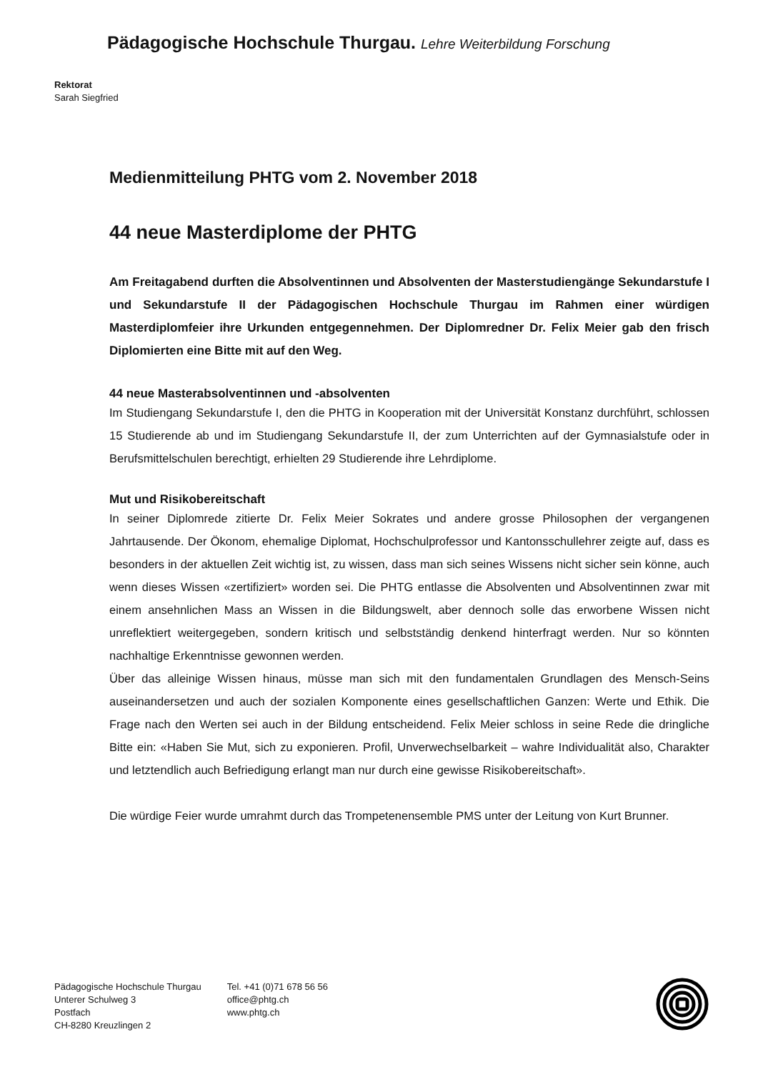Pädagogische Hochschule Thurgau. Lehre Weiterbildung Forschung
Rektorat
Sarah Siegfried
Medienmitteilung PHTG vom 2. November 2018
44 neue Masterdiplome der PHTG
Am Freitagabend durften die Absolventinnen und Absolventen der Masterstudiengänge Sekundarstufe I und Sekundarstufe II der Pädagogischen Hochschule Thurgau im Rahmen einer würdigen Masterdiplomfeier ihre Urkunden entgegennehmen. Der Diplomredner Dr. Felix Meier gab den frisch Diplomierten eine Bitte mit auf den Weg.
44 neue Masterabsolventinnen und -absolventen
Im Studiengang Sekundarstufe I, den die PHTG in Kooperation mit der Universität Konstanz durchführt, schlossen 15 Studierende ab und im Studiengang Sekundarstufe II, der zum Unterrichten auf der Gymnasialstufe oder in Berufsmittelschulen berechtigt, erhielten 29 Studierende ihre Lehrdiplome.
Mut und Risikobereitschaft
In seiner Diplomrede zitierte Dr. Felix Meier Sokrates und andere grosse Philosophen der vergangenen Jahrtausende. Der Ökonom, ehemalige Diplomat, Hochschulprofessor und Kantonsschullehrer zeigte auf, dass es besonders in der aktuellen Zeit wichtig ist, zu wissen, dass man sich seines Wissens nicht sicher sein könne, auch wenn dieses Wissen «zertifiziert» worden sei. Die PHTG entlasse die Absolventen und Absolventinnen zwar mit einem ansehnlichen Mass an Wissen in die Bildungswelt, aber dennoch solle das erworbene Wissen nicht unreflektiert weitergegeben, sondern kritisch und selbstständig denkend hinterfragt werden. Nur so könnten nachhaltige Erkenntnisse gewonnen werden.
Über das alleinige Wissen hinaus, müsse man sich mit den fundamentalen Grundlagen des Mensch-Seins auseinandersetzen und auch der sozialen Komponente eines gesellschaftlichen Ganzen: Werte und Ethik. Die Frage nach den Werten sei auch in der Bildung entscheidend. Felix Meier schloss in seine Rede die dringliche Bitte ein: «Haben Sie Mut, sich zu exponieren. Profil, Unverwechselbarkeit – wahre Individualität also, Charakter und letztendlich auch Befriedigung erlangt man nur durch eine gewisse Risikobereitschaft».
Die würdige Feier wurde umrahmt durch das Trompetenensemble PMS unter der Leitung von Kurt Brunner.
Pädagogische Hochschule Thurgau
Unterer Schulweg 3
Postfach
CH-8280 Kreuzlingen 2
Tel. +41 (0)71 678 56 56
office@phtg.ch
www.phtg.ch